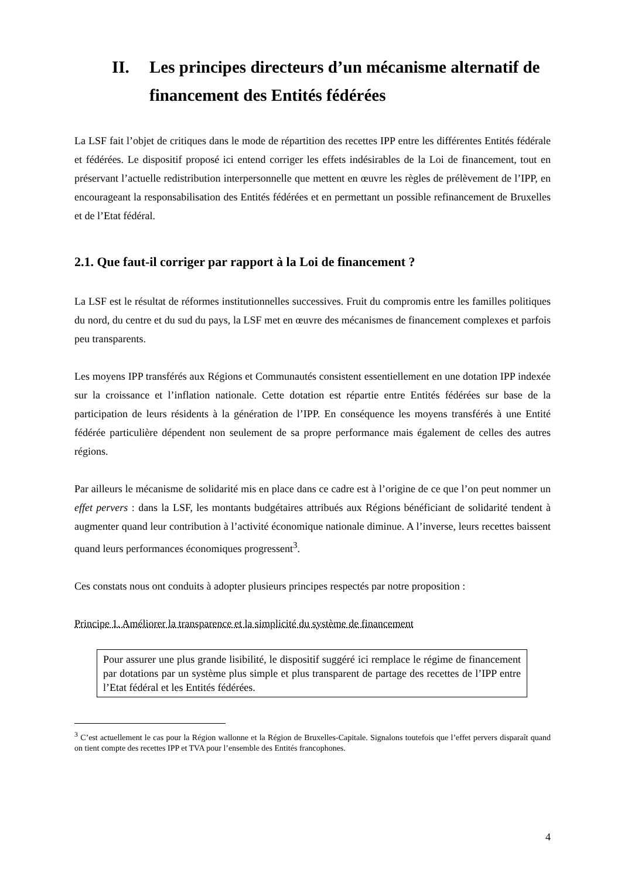II. Les principes directeurs d’un mécanisme alternatif de financement des Entités fédérées
La LSF fait l’objet de critiques dans le mode de répartition des recettes IPP entre les différentes Entités fédérale et fédérées. Le dispositif proposé ici entend corriger les effets indésirables de la Loi de financement, tout en préservant l’actuelle redistribution interpersonnelle que mettent en œuvre les règles de prélèvement de l’IPP, en encourageant la responsabilisation des Entités fédérées et en permettant un possible refinancement de Bruxelles et de l’Etat fédéral.
2.1. Que faut-il corriger par rapport à la Loi de financement ?
La LSF est le résultat de réformes institutionnelles successives. Fruit du compromis entre les familles politiques du nord, du centre et du sud du pays, la LSF met en œuvre des mécanismes de financement complexes et parfois peu transparents.
Les moyens IPP transférés aux Régions et Communautés consistent essentiellement en une dotation IPP indexée sur la croissance et l’inflation nationale. Cette dotation est répartie entre Entités fédérées sur base de la participation de leurs résidents à la génération de l’IPP. En conséquence les moyens transférés à une Entité fédérée particulière dépendent non seulement de sa propre performance mais également de celles des autres régions.
Par ailleurs le mécanisme de solidarité mis en place dans ce cadre est à l’origine de ce que l’on peut nommer un effet pervers : dans la LSF, les montants budgétaires attribués aux Régions bénéficiant de solidarité tendent à augmenter quand leur contribution à l’activité économique nationale diminue. A l’inverse, leurs recettes baissent quand leurs performances économiques progressent<sup>3</sup>.
Ces constats nous ont conduits à adopter plusieurs principes respectés par notre proposition :
Principe 1. Améliorer la transparence et la simplicité du système de financement
Pour assurer une plus grande lisibilité, le dispositif suggéré ici remplace le régime de financement par dotations par un système plus simple et plus transparent de partage des recettes de l’IPP entre l’Etat fédéral et les Entités fédérées.
<sup>3</sup> C’est actuellement le cas pour la Région wallonne et la Région de Bruxelles-Capitale. Signalons toutefois que l’effet pervers disparaît quand on tient compte des recettes IPP et TVA pour l’ensemble des Entités francophones.
4